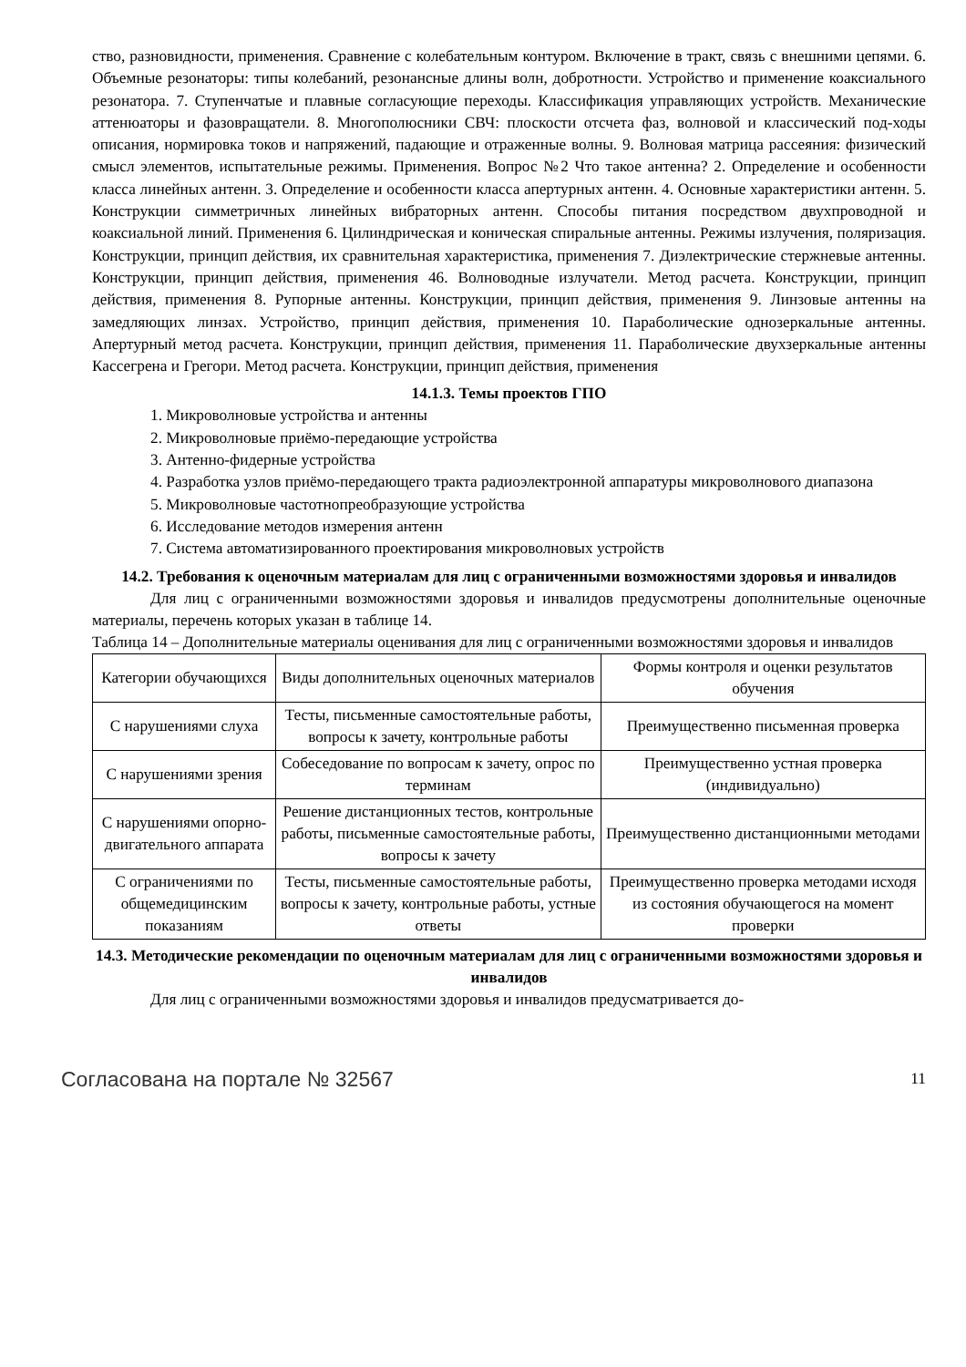ство, разновидности, применения. Сравнение с колебательным контуром. Включение в тракт, связь с внешними цепями. 6. Объемные резонаторы: типы колебаний, резонансные длины волн, добротности. Устройство и применение коаксиального резонатора. 7. Ступенчатые и плавные согласующие переходы. Классификация управляющих устройств. Механические аттенюаторы и фазовращатели. 8. Многополюсники СВЧ: плоскости отсчета фаз, волновой и классический под-ходы описания, нормировка токов и напряжений, падающие и отраженные волны. 9. Волновая матрица рассеяния: физический смысл элементов, испытательные режимы. Применения. Вопрос №2 Что такое антенна? 2. Определение и особенности класса линейных антенн. 3. Определение и особенности класса апертурных антенн. 4. Основные характеристики антенн. 5. Конструкции симметричных линейных вибраторных антенн. Способы питания посредством двухпроводной и коаксиальной линий. Применения 6. Цилиндрическая и коническая спиральные антенны. Режимы излучения, поляризация. Конструкции, принцип действия, их сравнительная характеристика, применения 7. Диэлектрические стержневые антенны. Конструкции, принцип действия, применения 46. Волноводные излучатели. Метод расчета. Конструкции, принцип действия, применения 8. Рупорные антенны. Конструкции, принцип действия, применения 9. Линзовые антенны на замедляющих линзах. Устройство, принцип действия, применения 10. Параболические однозеркальные антенны. Апертурный метод расчета. Конструкции, принцип действия, применения 11. Параболические двухзеркальные антенны Кассегрена и Грегори. Метод расчета. Конструкции, принцип действия, применения
14.1.3. Темы проектов ГПО
1. Микроволновые устройства и антенны
2. Микроволновые приёмо-передающие устройства
3. Антенно-фидерные устройства
4. Разработка узлов приёмо-передающего тракта радиоэлектронной аппаратуры микроволнового диапазона
5. Микроволновые частотнопреобразующие устройства
6. Исследование методов измерения антенн
7. Система автоматизированного проектирования микроволновых устройств
14.2. Требования к оценочным материалам для лиц с ограниченными возможностями здоровья и инвалидов
Для лиц с ограниченными возможностями здоровья и инвалидов предусмотрены дополнительные оценочные материалы, перечень которых указан в таблице 14.
Таблица 14 – Дополнительные материалы оценивания для лиц с ограниченными возможностями здоровья и инвалидов
| Категории обучающихся | Виды дополнительных оценочных материалов | Формы контроля и оценки результатов обучения |
| С нарушениями слуха | Тесты, письменные самостоятельные работы, вопросы к зачету, контрольные работы | Преимущественно письменная проверка |
| С нарушениями зрения | Собеседование по вопросам к зачету, опрос по терминам | Преимущественно устная проверка (индивидуально) |
| С нарушениями опорно-двигательного аппарата | Решение дистанционных тестов, контрольные работы, письменные самостоятельные работы, вопросы к зачету | Преимущественно дистанционными методами |
| С ограничениями по общемедицинским показаниям | Тесты, письменные самостоятельные работы, вопросы к зачету, контрольные работы, устные ответы | Преимущественно проверка методами исходя из состояния обучающегося на момент проверки |
14.3. Методические рекомендации по оценочным материалам для лиц с ограниченными возможностями здоровья и инвалидов
Для лиц с ограниченными возможностями здоровья и инвалидов предусматривается до-
Согласована на портале № 32567 11